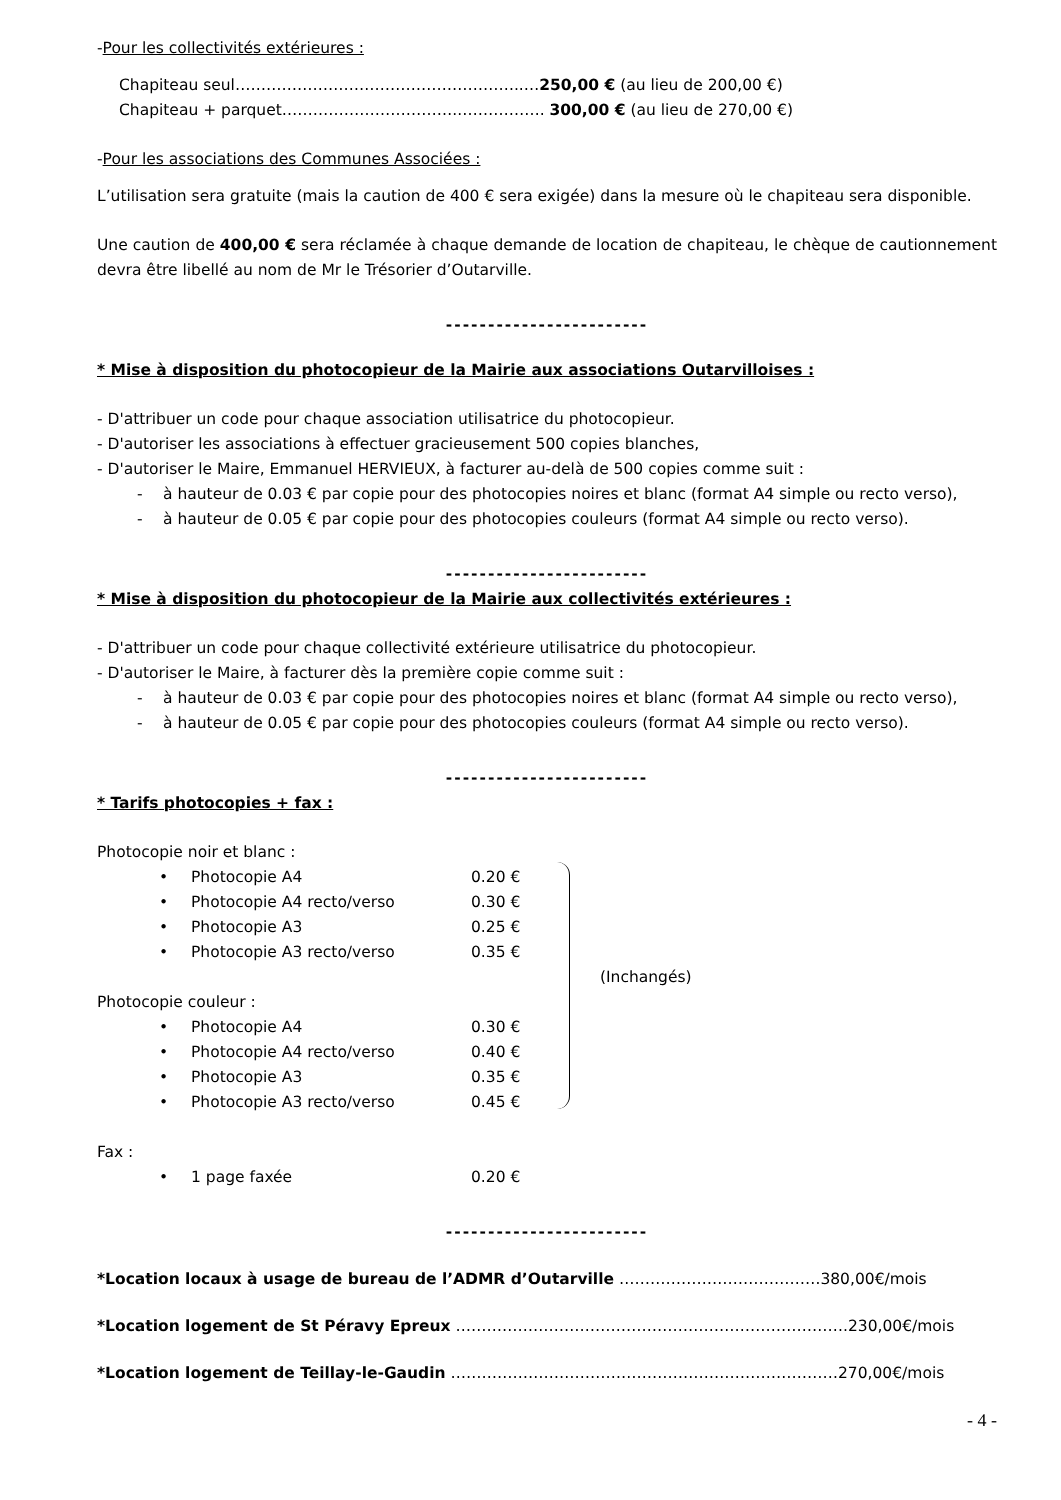-Pour les collectivités extérieures :
Chapiteau seul………………………………………………..…250,00 € (au lieu de 200,00 €)
Chapiteau + parquet……………………………..……………. 300,00 € (au lieu de 270,00 €)
-Pour les associations des Communes Associées :
L’utilisation sera gratuite (mais la caution de 400 € sera exigée) dans la mesure où le chapiteau sera disponible.
Une caution de 400,00 € sera réclamée à chaque demande de location de chapiteau, le chèque de cautionnement devra être libellé au nom de Mr le Trésorier d’Outarville.
------------------------
* Mise à disposition du photocopieur de la Mairie aux associations Outarvilloises :
- D'attribuer un code pour chaque association utilisatrice du photocopieur.
- D'autoriser les associations à effectuer gracieusement 500 copies blanches,
- D'autoriser le Maire, Emmanuel HERVIEUX, à facturer au-delà de 500 copies comme suit :
- à hauteur de 0.03 € par copie pour des photocopies noires et blanc (format A4 simple ou recto verso),
- à hauteur de 0.05 € par copie pour des photocopies couleurs (format A4 simple ou recto verso).
------------------------
* Mise à disposition du photocopieur de la Mairie aux collectivités extérieures :
- D'attribuer un code pour chaque collectivité extérieure utilisatrice du photocopieur.
- D'autoriser le Maire, à facturer dès la première copie comme suit :
- à hauteur de 0.03 € par copie pour des photocopies noires et blanc (format A4 simple ou recto verso),
- à hauteur de 0.05 € par copie pour des photocopies couleurs (format A4 simple ou recto verso).
------------------------
* Tarifs photocopies + fax :
Photocopie noir et blanc :
• Photocopie A4 0.20 €
• Photocopie A4 recto/verso 0.30 €
• Photocopie A3 0.25 €
• Photocopie A3 recto/verso 0.35 €
Photocopie couleur :
• Photocopie A4 0.30 €
• Photocopie A4 recto/verso 0.40 €
• Photocopie A3 0.35 €
• Photocopie A3 recto/verso 0.45 €
(Inchangés)
Fax :
• 1 page faxée 0.20 €
------------------------
*Location locaux à usage de bureau de l’ADMR d’Outarville …………………………………380,00€/mois
*Location logement de St Péravy Epreux ………………………………………………………………….230,00€/mois
*Location logement de Teillay-le-Gaudin …………………………………………………………………270,00€/mois
- 4 -